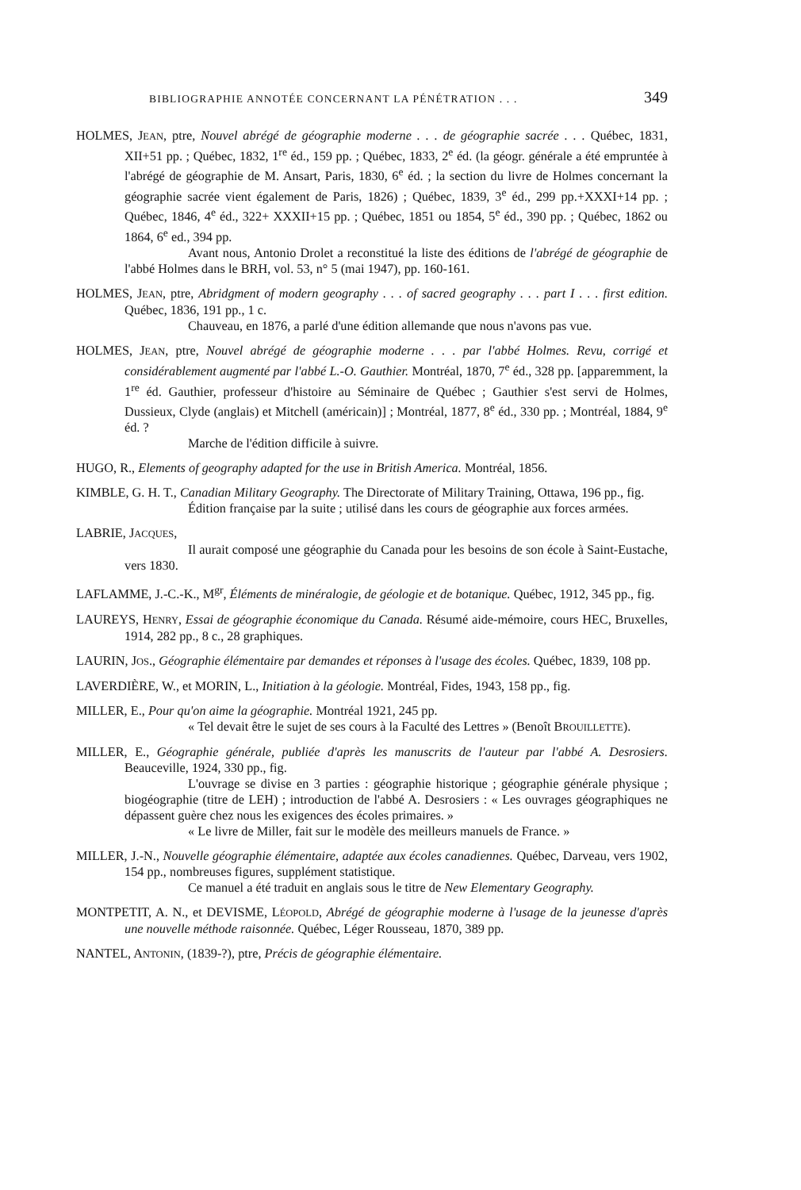BIBLIOGRAPHIE ANNOTÉE CONCERNANT LA PÉNÉTRATION . . . 349
HOLMES, JEAN, ptre, Nouvel abrégé de géographie moderne . . . de géographie sacrée . . . Québec, 1831, XII+51 pp. ; Québec, 1832, 1<sup>re</sup> éd., 159 pp. ; Québec, 1833, 2<sup>e</sup> éd. (la géogr. générale a été empruntée à l'abrégé de géographie de M. Ansart, Paris, 1830, 6<sup>e</sup> éd. ; la section du livre de Holmes concernant la géographie sacrée vient également de Paris, 1826) ; Québec, 1839, 3<sup>e</sup> éd., 299 pp.+XXXI+14 pp. ; Québec, 1846, 4<sup>e</sup> éd., 322+ XXXII+15 pp. ; Québec, 1851 ou 1854, 5<sup>e</sup> éd., 390 pp. ; Québec, 1862 ou 1864, 6<sup>e</sup> ed., 394 pp.
Avant nous, Antonio Drolet a reconstitué la liste des éditions de l'abrégé de géographie de l'abbé Holmes dans le BRH, vol. 53, n° 5 (mai 1947), pp. 160-161.
HOLMES, JEAN, ptre, Abridgment of modern geography . . . of sacred geography . . . part I . . . first edition. Québec, 1836, 191 pp., 1 c.
Chauveau, en 1876, a parlé d'une édition allemande que nous n'avons pas vue.
HOLMES, JEAN, ptre, Nouvel abrégé de géographie moderne . . . par l'abbé Holmes. Revu, corrigé et considérablement augmenté par l'abbé L.-O. Gauthier. Montréal, 1870, 7<sup>e</sup> éd., 328 pp. [apparemment, la 1<sup>re</sup> éd. Gauthier, professeur d'histoire au Séminaire de Québec ; Gauthier s'est servi de Holmes, Dussieux, Clyde (anglais) et Mitchell (américain)] ; Montréal, 1877, 8<sup>e</sup> éd., 330 pp. ; Montréal, 1884, 9<sup>e</sup> éd. ?
Marche de l'édition difficile à suivre.
HUGO, R., Elements of geography adapted for the use in British America. Montréal, 1856.
KIMBLE, G. H. T., Canadian Military Geography. The Directorate of Military Training, Ottawa, 196 pp., fig.
Édition française par la suite ; utilisé dans les cours de géographie aux forces armées.
LABRIE, JACQUES,
Il aurait composé une géographie du Canada pour les besoins de son école à Saint-Eustache, vers 1830.
LAFLAMME, J.-C.-K., M<sup>gr</sup>, Éléments de minéralogie, de géologie et de botanique. Québec, 1912, 345 pp., fig.
LAUREYS, HENRY, Essai de géographie économique du Canada. Résumé aide-mémoire, cours HEC, Bruxelles, 1914, 282 pp., 8 c., 28 graphiques.
LAURIN, JOS., Géographie élémentaire par demandes et réponses à l'usage des écoles. Québec, 1839, 108 pp.
LAVERDIÈRE, W., et MORIN, L., Initiation à la géologie. Montréal, Fides, 1943, 158 pp., fig.
MILLER, E., Pour qu'on aime la géographie. Montréal 1921, 245 pp.
« Tel devait être le sujet de ses cours à la Faculté des Lettres » (Benoît BROUILLETTE).
MILLER, E., Géographie générale, publiée d'après les manuscrits de l'auteur par l'abbé A. Desrosiers. Beauceville, 1924, 330 pp., fig.
L'ouvrage se divise en 3 parties : géographie historique ; géographie générale physique ; biogéographie (titre de LEH) ; introduction de l'abbé A. Desrosiers : « Les ouvrages géographiques ne dépassent guère chez nous les exigences des écoles primaires. »
« Le livre de Miller, fait sur le modèle des meilleurs manuels de France. »
MILLER, J.-N., Nouvelle géographie élémentaire, adaptée aux écoles canadiennes. Québec, Darveau, vers 1902, 154 pp., nombreuses figures, supplément statistique.
Ce manuel a été traduit en anglais sous le titre de New Elementary Geography.
MONTPETIT, A. N., et DEVISME, LÉOPOLD, Abrégé de géographie moderne à l'usage de la jeunesse d'après une nouvelle méthode raisonnée. Québec, Léger Rousseau, 1870, 389 pp.
NANTEL, ANTONIN, (1839-?), ptre, Précis de géographie élémentaire.